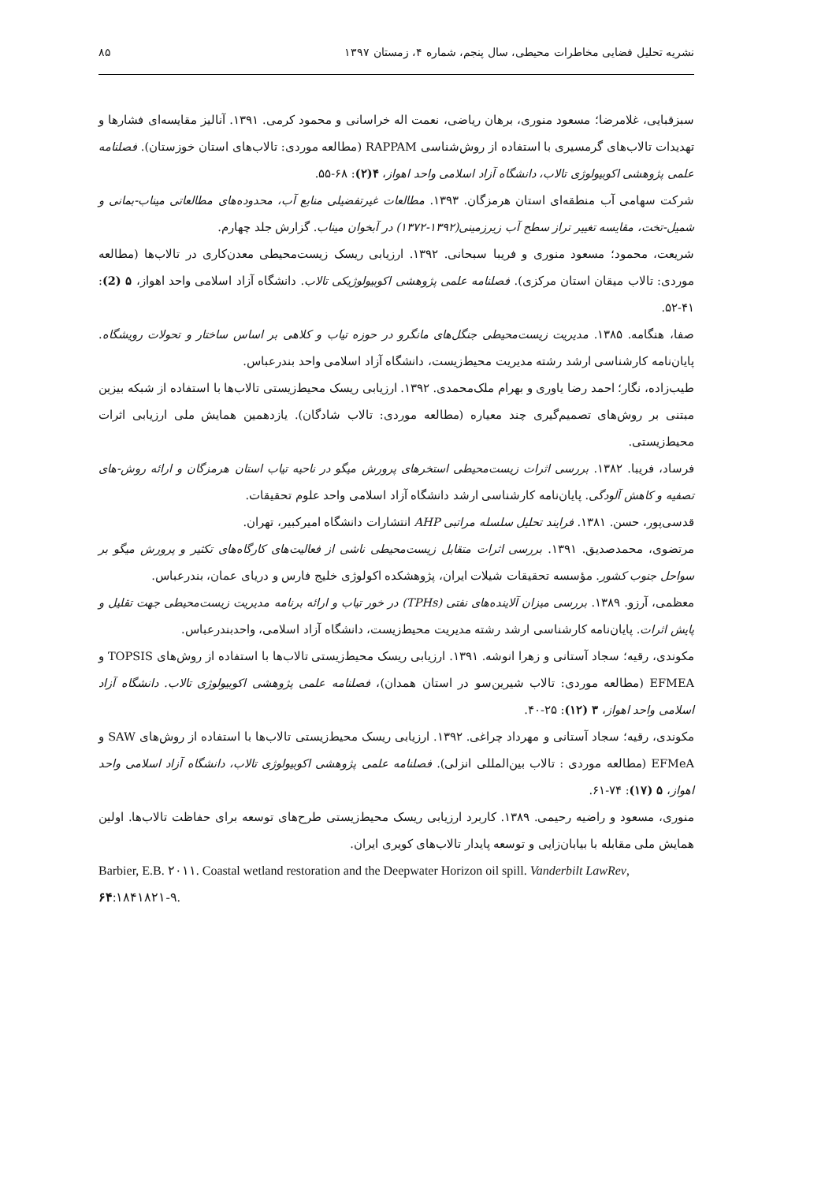نشریه تحلیل فضایی مخاطرات محیطی، سال پنجم، شماره ۴، زمستان ۱۳۹۷ ۸۵
سبزقبایی، غلامرضا؛ مسعود منوری، برهان ریاضی، نعمت اله خراسانی و محمود کرمی. ۱۳۹۱. آنالیز مقایسه‌ای فشارها و تهدیدات تالاب‌های گرمسیری با استفاده از روش‌شناسی RAPPAM (مطالعه موردی: تالاب‌های استان خوزستان). فصلنامه علمی پژوهشی اکوبیولوژی تالاب، دانشگاه آزاد اسلامی واحد اهواز، ۴(۲): ۶۸-۵۵.
شرکت سهامی آب منطقه‌ای استان هرمزگان. ۱۳۹۳. مطالعات غیرتفضیلی منابع آب، محدوده‌های مطالعاتی میناب-بمانی و شمیل-تخت، مقایسه تغییر تراز سطح آب زیرزمینی(۱۳۹۲-۱۳۷۲) در آبخوان میناب. گزارش جلد چهارم.
شریعت، محمود؛ مسعود منوری و فریبا سبحانی. ۱۳۹۲. ارزیابی ریسک زیست‌محیطی معدن‌کاری در تالاب‌ها (مطالعه موردی: تالاب میقان استان مرکزی). فصلنامه علمی پژوهشی اکوبیولوژیکی تالاب. دانشگاه آزاد اسلامی واحد اهواز، ۵ (2): ۴۱-۵۲.
صفا، هنگامه. ۱۳۸۵. مدیریت زیست‌محیطی جنگل‌های مانگرو در حوزه تیاب و کلاهی بر اساس ساختار و تحولات رویشگاه. پایان‌نامه کارشناسی ارشد رشته مدیریت محیط‌زیست، دانشگاه آزاد اسلامی واحد بندرعباس.
طیب‌زاده، نگار؛ احمد رضا یاوری و بهرام ملک‌محمدی. ۱۳۹۲. ارزیابی ریسک محیط‌زیستی تالاب‌ها با استفاده از شبکه بیزین مبتنی بر روش‌های تصمیم‌گیری چند معیاره (مطالعه موردی: تالاب شادگان). یازدهمین همایش ملی ارزیابی اثرات محیط‌زیستی.
فرساد، فریبا. ۱۳۸۲. بررسی اثرات زیست‌محیطی استخرهای پرورش میگو در ناحیه تیاب استان هرمزگان و ارائه روش-های تصفیه و کاهش آلودگی. پایان‌نامه کارشناسی ارشد دانشگاه آزاد اسلامی واحد علوم تحقیقات.
قدسی‌پور، حسن. ۱۳۸۱. فرایند تحلیل سلسله مراتبی AHP انتشارات دانشگاه امیرکبیر، تهران.
مرتضوی، محمدصدیق. ۱۳۹۱. بررسی اثرات متقابل زیست‌محیطی ناشی از فعالیت‌های کارگاه‌های تکثیر و پرورش میگو بر سواحل جنوب کشور. مؤسسه تحقیقات شیلات ایران، پژوهشکده اکولوژی خلیج فارس و دریای عمان، بندرعباس.
معظمی، آرزو. ۱۳۸۹. بررسی میزان آلاینده‌های نفتی (TPHs) در خور تیاب و ارائه برنامه مدیریت زیست‌محیطی جهت تقلیل و پایش اثرات. پایان‌نامه کارشناسی ارشد رشته مدیریت محیط‌زیست، دانشگاه آزاد اسلامی، واحدبندرعباس.
مکوندی، رقیه؛ سجاد آستانی و زهرا انوشه. ۱۳۹۱. ارزیابی ریسک محیط‌زیستی تالاب‌ها با استفاده از روش‌های TOPSIS و EFMEA (مطالعه موردی: تالاب شیرین‌سو در استان همدان)، فصلنامه علمی پژوهشی اکوبیولوژی تالاب. دانشگاه آزاد اسلامی واحد اهواز، ۳ (۱۲): ۲۵-۴۰.
مکوندی، رقیه؛ سجاد آستانی و مهرداد چراغی. ۱۳۹۲. ارزیابی ریسک محیط‌زیستی تالاب‌ها با استفاده از روش‌های SAW و EFMeA (مطالعه موردی : تالاب بین‌المللی انزلی). فصلنامه علمی پژوهشی اکوبیولوژی تالاب، دانشگاه آزاد اسلامی واحد اهواز، ۵ (۱۷): ۷۴-۶۱.
منوری، مسعود و راضیه رحیمی. ۱۳۸۹. کاربرد ارزیابی ریسک محیط‌زیستی طرح‌های توسعه برای حفاظت تالاب‌ها. اولین همایش ملی مقابله با بیابان‌زایی و توسعه پایدار تالاب‌های کویری ایران.
Barbier, E.B. ٢٠١١. Coastal wetland restoration and the Deepwater Horizon oil spill. Vanderbilt LawRev, ۶۴:١٨۴٩-١٨٢١.